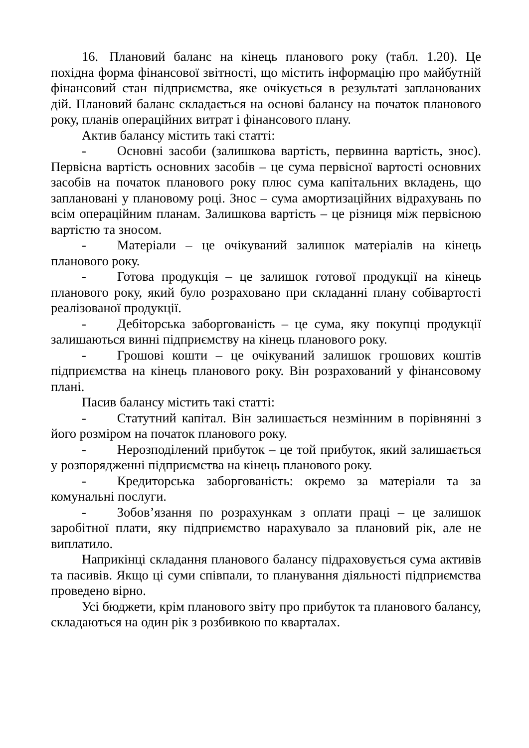16. Плановий баланс на кінець планового року (табл. 1.20). Це похідна форма фінансової звітності, що містить інформацію про майбутній фінансовий стан підприємства, яке очікується в результаті запланованих дій. Плановий баланс складається на основі балансу на початок планового року, планів операційних витрат і фінансового плану.
Актив балансу містить такі статті:
- Основні засоби (залишкова вартість, первинна вартість, знос). Первісна вартість основних засобів – це сума первісної вартості основних засобів на початок планового року плюс сума капітальних вкладень, що заплановані у плановому році. Знос – сума амортизаційних відрахувань по всім операційним планам. Залишкова вартість – це різниця між первісною вартістю та зносом.
- Матеріали – це очікуваний залишок матеріалів на кінець планового року.
- Готова продукція – це залишок готової продукції на кінець планового року, який було розраховано при складанні плану собівартості реалізованої продукції.
- Дебіторська заборгованість – це сума, яку покупці продукції залишаються винні підприємству на кінець планового року.
- Грошові кошти – це очікуваний залишок грошових коштів підприємства на кінець планового року. Він розрахований у фінансовому плані.
Пасив балансу містить такі статті:
- Статутний капітал. Він залишається незмінним в порівнянні з його розміром на початок планового року.
- Нерозподілений прибуток – це той прибуток, який залишається у розпорядженні підприємства на кінець планового року.
- Кредиторська заборгованість: окремо за матеріали та за комунальні послуги.
- Зобов’язання по розрахункам з оплати праці – це залишок заробітної плати, яку підприємство нарахувало за плановий рік, але не виплатило.
Наприкінці складання планового балансу підраховується сума активів та пасивів. Якщо ці суми співпали, то планування діяльності підприємства проведено вірно.
Усі бюджети, крім планового звіту про прибуток та планового балансу, складаються на один рік з розбивкою по кварталах.